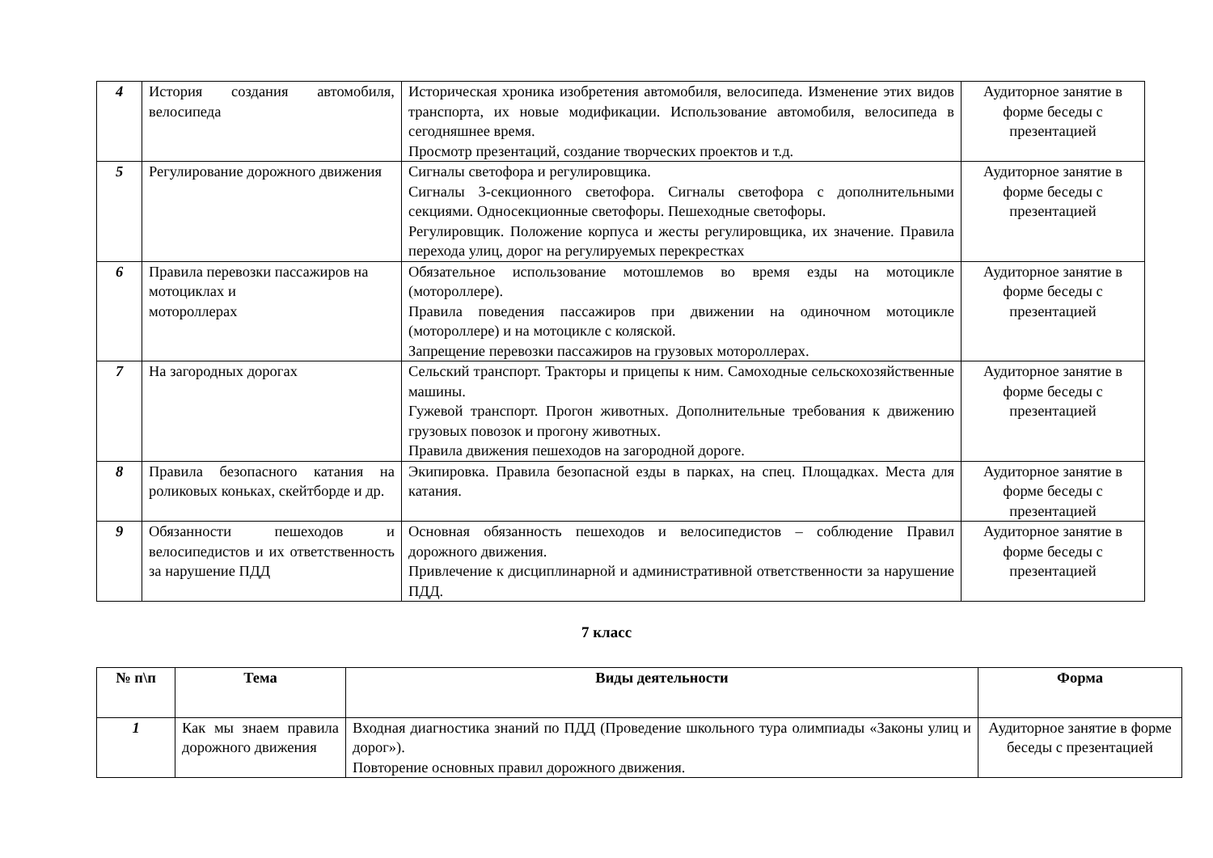| 4 | История создания автомобиля, велосипеда | Историческая хроника изобретения автомобиля, велосипеда. Изменение этих видов транспорта, их новые модификации. Использование автомобиля, велосипеда в сегодняшнее время. Просмотр презентаций, создание творческих проектов и т.д. | Аудиторное занятие в форме беседы с презентацией |
| 5 | Регулирование дорожного движения | Сигналы светофора и регулировщика. Сигналы 3-секционного светофора. Сигналы светофора с дополнительными секциями. Односекционные светофоры. Пешеходные светофоры. Регулировщик. Положение корпуса и жесты регулировщика, их значение. Правила перехода улиц, дорог на регулируемых перекрестках | Аудиторное занятие в форме беседы с презентацией |
| 6 | Правила перевозки пассажиров на мотоциклах и мотороллерах | Обязательное использование мотошлемов во время езды на мотоцикле (мотороллере). Правила поведения пассажиров при движении на одиночном мотоцикле (мотороллере) и на мотоцикле с коляской. Запрещение перевозки пассажиров на грузовых мотороллерах. | Аудиторное занятие в форме беседы с презентацией |
| 7 | На загородных дорогах | Сельский транспорт. Тракторы и прицепы к ним. Самоходные сельскохозяйственные машины. Гужевой транспорт. Прогон животных. Дополнительные требования к движению грузовых повозок и прогону животных. Правила движения пешеходов на загородной дороге. | Аудиторное занятие в форме беседы с презентацией |
| 8 | Правила безопасного катания на роликовых коньках, скейтборде и др. | Экипировка. Правила безопасной езды в парках, на спец. Площадках. Места для катания. | Аудиторное занятие в форме беседы с презентацией |
| 9 | Обязанности пешеходов и велосипедистов и их ответственность за нарушение ПДД | Основная обязанность пешеходов и велосипедистов – соблюдение Правил дорожного движения. Привлечение к дисциплинарной и административной ответственности за нарушение ПДД. | Аудиторное занятие в форме беседы с презентацией |
7 класс
| № п\п | Тема | Виды деятельности | Форма |
| --- | --- | --- | --- |
| 1 | Как мы знаем правила дорожного движения | Входная диагностика знаний по ПДД (Проведение школьного тура олимпиады «Законы улиц и дорог»). Повторение основных правил дорожного движения. | Аудиторное занятие в форме беседы с презентацией |